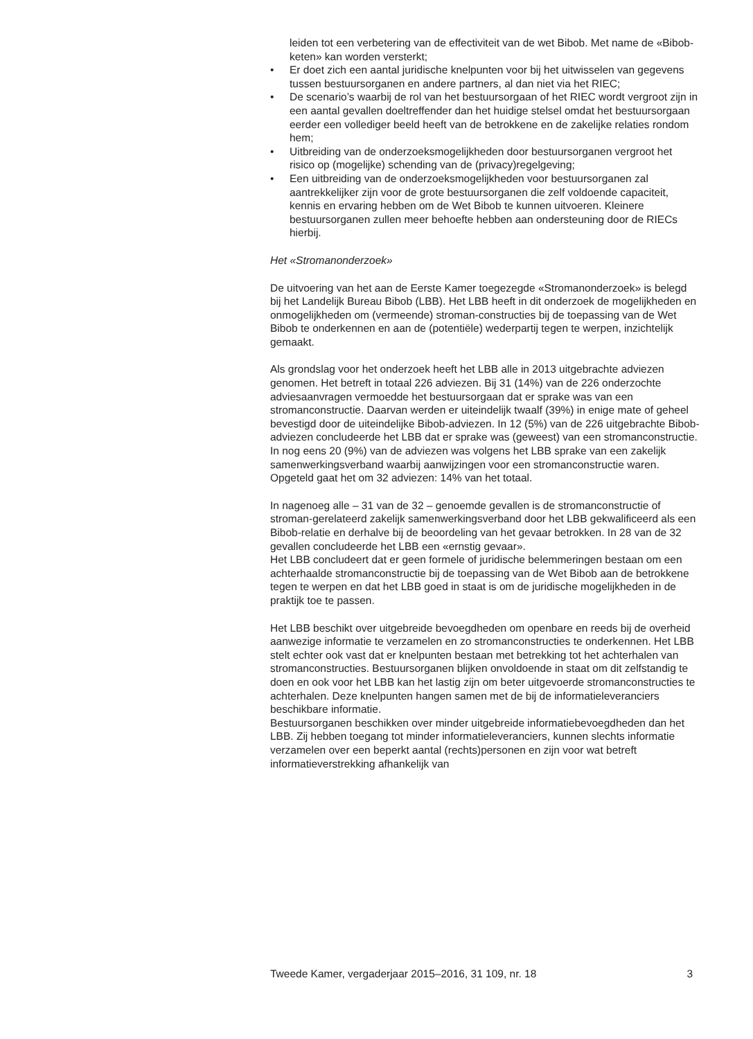leiden tot een verbetering van de effectiviteit van de wet Bibob. Met name de «Bibob-keten» kan worden versterkt;
• Er doet zich een aantal juridische knelpunten voor bij het uitwisselen van gegevens tussen bestuursorganen en andere partners, al dan niet via het RIEC;
• De scenario’s waarbij de rol van het bestuursorgaan of het RIEC wordt vergroot zijn in een aantal gevallen doeltreffender dan het huidige stelsel omdat het bestuursorgaan eerder een vollediger beeld heeft van de betrokkene en de zakelijke relaties rondom hem;
• Uitbreiding van de onderzoeksmogelijkheden door bestuursorganen vergroot het risico op (mogelijke) schending van de (privacy)regelgeving;
• Een uitbreiding van de onderzoeksmogelijkheden voor bestuursorganen zal aantrekkelijker zijn voor de grote bestuursorganen die zelf voldoende capaciteit, kennis en ervaring hebben om de Wet Bibob te kunnen uitvoeren. Kleinere bestuursorganen zullen meer behoefte hebben aan ondersteuning door de RIECs hierbij.
Het «Stromanonderzoek»
De uitvoering van het aan de Eerste Kamer toegezegde «Stromanonderzoek» is belegd bij het Landelijk Bureau Bibob (LBB). Het LBB heeft in dit onderzoek de mogelijkheden en onmogelijkheden om (vermeende) stroman-constructies bij de toepassing van de Wet Bibob te onderkennen en aan de (potentiële) wederpartij tegen te werpen, inzichtelijk gemaakt.
Als grondslag voor het onderzoek heeft het LBB alle in 2013 uitgebrachte adviezen genomen. Het betreft in totaal 226 adviezen. Bij 31 (14%) van de 226 onderzochte adviesaanvragen vermoedde het bestuursorgaan dat er sprake was van een stromanconstructie. Daarvan werden er uiteindelijk twaalf (39%) in enige mate of geheel bevestigd door de uiteindelijke Bibob-adviezen. In 12 (5%) van de 226 uitgebrachte Bibob-adviezen concludeerde het LBB dat er sprake was (geweest) van een stromanconstructie. In nog eens 20 (9%) van de adviezen was volgens het LBB sprake van een zakelijk samenwerkingsverband waarbij aanwijzingen voor een stromanconstructie waren. Opgeteld gaat het om 32 adviezen: 14% van het totaal.
In nagenoeg alle – 31 van de 32 – genoemde gevallen is de stromanconstructie of stroman-gerelateerd zakelijk samenwerkingsverband door het LBB gekwalificeerd als een Bibob-relatie en derhalve bij de beoordeling van het gevaar betrokken. In 28 van de 32 gevallen concludeerde het LBB een «ernstig gevaar».
Het LBB concludeert dat er geen formele of juridische belemmeringen bestaan om een achterhaalde stromanconstructie bij de toepassing van de Wet Bibob aan de betrokkene tegen te werpen en dat het LBB goed in staat is om de juridische mogelijkheden in de praktijk toe te passen.
Het LBB beschikt over uitgebreide bevoegdheden om openbare en reeds bij de overheid aanwezige informatie te verzamelen en zo stromanconstructies te onderkennen. Het LBB stelt echter ook vast dat er knelpunten bestaan met betrekking tot het achterhalen van stromanconstructies. Bestuursorganen blijken onvoldoende in staat om dit zelfstandig te doen en ook voor het LBB kan het lastig zijn om beter uitgevoerde stromanconstructies te achterhalen. Deze knelpunten hangen samen met de bij de informatieleveranciers beschikbare informatie.
Bestuursorganen beschikken over minder uitgebreide informatiebevoegdheden dan het LBB. Zij hebben toegang tot minder informatieleveranciers, kunnen slechts informatie verzamelen over een beperkt aantal (rechts)personen en zijn voor wat betreft informatieverstrekking afhankelijk van
Tweede Kamer, vergaderjaar 2015–2016, 31 109, nr. 18 3